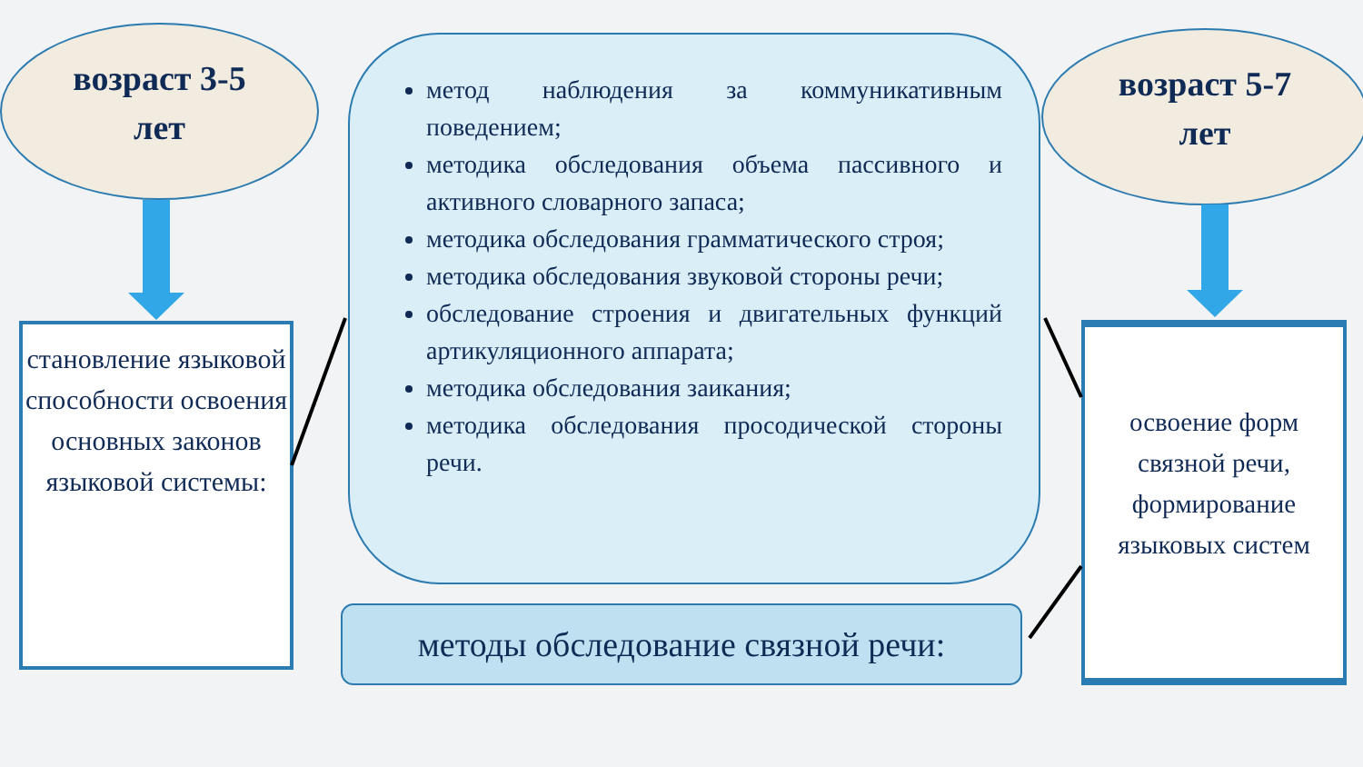возраст 3-5
лет
возраст 5-7
лет
становление языковой способности освоения основных законов языковой системы:
метод наблюдения за коммуникативным поведением;
методика обследования объема пассивного и активного словарного запаса;
методика обследования грамматического строя;
методика обследования звуковой стороны речи;
обследование строения и двигательных функций артикуляционного аппарата;
методика обследования заикания;
методика обследования просодической стороны речи.
освоение форм связной речи, формирование языковых систем
методы обследование связной речи: